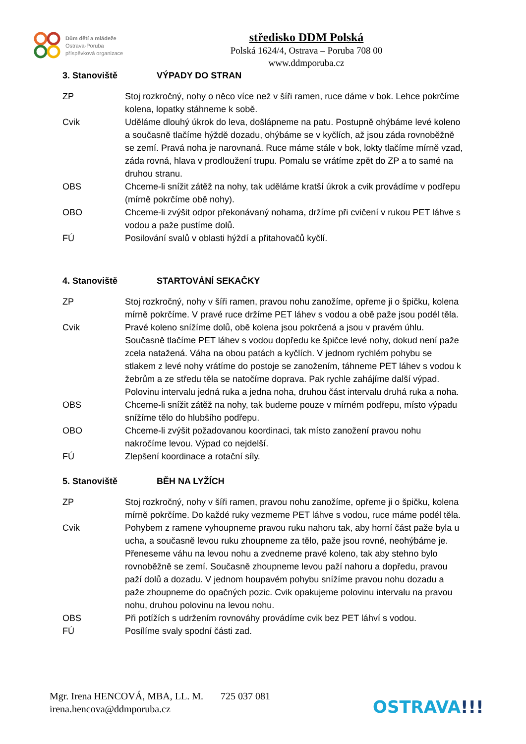Dům dětí a mládeže
Ostrava-Poruba
příspěvková organizace
středisko DDM Polská
Polská 1624/4, Ostrava – Poruba 708 00
www.ddmporuba.cz
3. Stanoviště VÝPADY DO STRAN
ZP Stoj rozkročný, nohy o něco více než v šíři ramen, ruce dáme v bok. Lehce pokrčíme kolena, lopatky stáhneme k sobě.
Cvik Uděláme dlouhý úkrok do leva, došlápneme na patu. Postupně ohýbáme levé koleno a současně tlačíme hýždě dozadu, ohýbáme se v kyčlích, až jsou záda rovnoběžně se zemí. Pravá noha je narovnaná. Ruce máme stále v bok, lokty tlačíme mírně vzad, záda rovná, hlava v prodloužení trupu. Pomalu se vrátíme zpět do ZP a to samé na druhou stranu.
OBS Chceme-li snížit zátěž na nohy, tak uděláme kratší úkrok a cvik provádíme v podřepu (mírně pokrčíme obě nohy).
OBO Chceme-li zvýšit odpor překonávaný nohama, držíme při cvičení v rukou PET láhve s vodou a paže pustíme dolů.
FÚ Posilování svalů v oblasti hýždí a přitahovačů kyčlí.
4. Stanoviště STARTOVÁNÍ SEKAČKY
ZP Stoj rozkročný, nohy v šíři ramen, pravou nohu zanožíme, opřeme ji o špičku, kolena mírně pokrčíme. V pravé ruce držíme PET láhev s vodou a obě paže jsou podél těla.
Cvik Pravé koleno snížíme dolů, obě kolena jsou pokrčená a jsou v pravém úhlu. Současně tlačíme PET láhev s vodou dopředu ke špičce levé nohy, dokud není paže zcela natažená. Váha na obou patách a kyčlích. V jednom rychlém pohybu se stlakem z levé nohy vrátíme do postoje se zanožením, táhneme PET láhev s vodou k žebrům a ze středu těla se natočíme doprava. Pak rychle zahájíme další výpad. Polovinu intervalu jedná ruka a jedna noha, druhou část intervalu druhá ruka a noha.
OBS Chceme-li snížit zátěž na nohy, tak budeme pouze v mírném podřepu, místo výpadu snížíme tělo do hlubšího podřepu.
OBO Chceme-li zvýšit požadovanou koordinaci, tak místo zanožení pravou nohu nakročíme levou. Výpad co nejdelší.
FÚ Zlepšení koordinace a rotační síly.
5. Stanoviště BĚH NA LYŽÍCH
ZP Stoj rozkročný, nohy v šíři ramen, pravou nohu zanožíme, opřeme ji o špičku, kolena mírně pokrčíme. Do každé ruky vezmeme PET láhve s vodou, ruce máme podél těla.
Cvik Pohybem z ramene vyhoupneme pravou ruku nahoru tak, aby horní část paže byla u ucha, a současně levou ruku zhoupneme za tělo, paže jsou rovné, neohýbáme je. Přeneseme váhu na levou nohu a zvedneme pravé koleno, tak aby stehno bylo rovnoběžně se zemí. Současně zhoupneme levou paží nahoru a dopředu, pravou paží dolů a dozadu. V jednom houpavém pohybu snížíme pravou nohu dozadu a paže zhoupneme do opačných pozic. Cvik opakujeme polovinu intervalu na pravou nohu, druhou polovinu na levou nohu.
OBS Při potížích s udržením rovnováhy provádíme cvik bez PET láhví s vodou.
FÚ Posílíme svaly spodní části zad.
Mgr. Irena HENCOVÁ, MBA, LL. M. 725 037 081
irena.hencova@ddmporuba.cz
OSTRAVA!!!